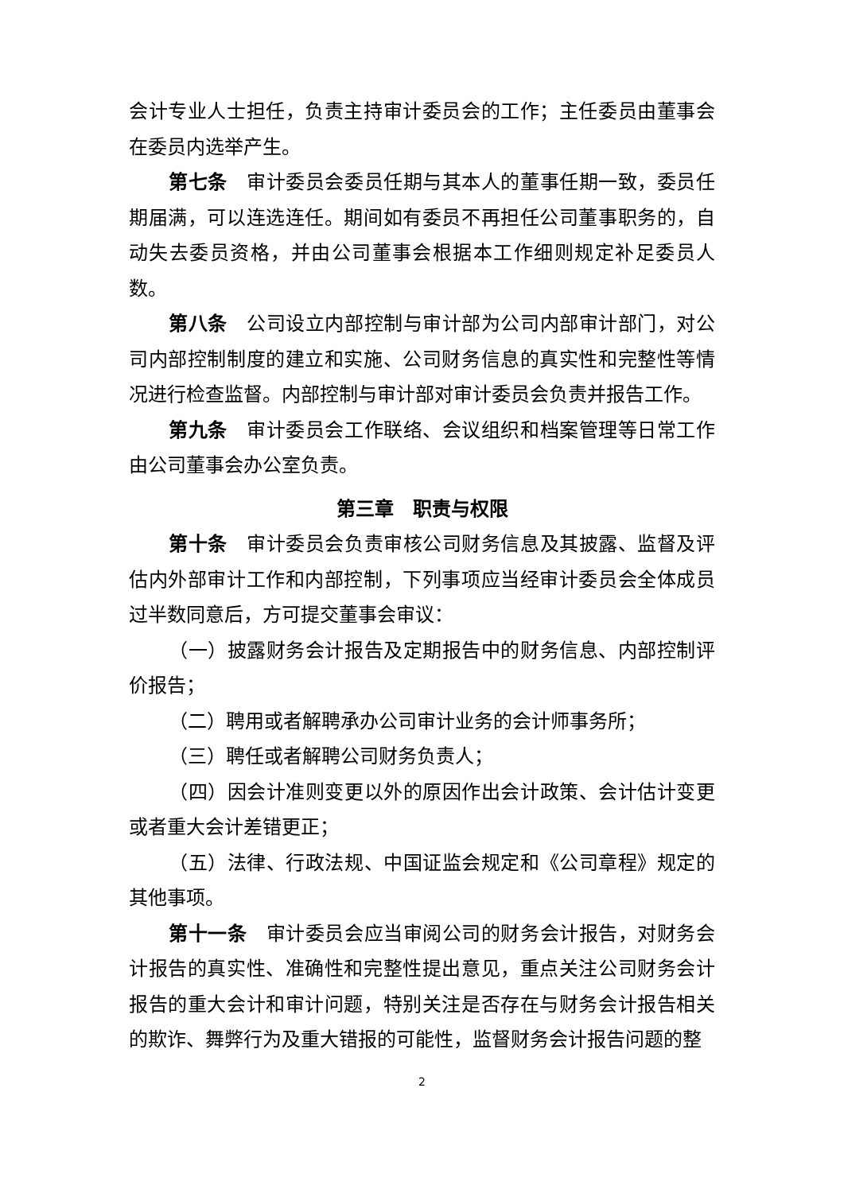会计专业人士担任，负责主持审计委员会的工作；主任委员由董事会在委员内选举产生。
第七条　审计委员会委员任期与其本人的董事任期一致，委员任期届满，可以连选连任。期间如有委员不再担任公司董事职务的，自动失去委员资格，并由公司董事会根据本工作细则规定补足委员人数。
第八条　公司设立内部控制与审计部为公司内部审计部门，对公司内部控制制度的建立和实施、公司财务信息的真实性和完整性等情况进行检查监督。内部控制与审计部对审计委员会负责并报告工作。
第九条　审计委员会工作联络、会议组织和档案管理等日常工作由公司董事会办公室负责。
第三章　职责与权限
第十条　审计委员会负责审核公司财务信息及其披露、监督及评估内外部审计工作和内部控制，下列事项应当经审计委员会全体成员过半数同意后，方可提交董事会审议：
（一）披露财务会计报告及定期报告中的财务信息、内部控制评价报告；
（二）聘用或者解聘承办公司审计业务的会计师事务所；
（三）聘任或者解聘公司财务负责人；
（四）因会计准则变更以外的原因作出会计政策、会计估计变更或者重大会计差错更正；
（五）法律、行政法规、中国证监会规定和《公司章程》规定的其他事项。
第十一条　审计委员会应当审阅公司的财务会计报告，对财务会计报告的真实性、准确性和完整性提出意见，重点关注公司财务会计报告的重大会计和审计问题，特别关注是否存在与财务会计报告相关的欺诈、舞弊行为及重大错报的可能性，监督财务会计报告问题的整
2